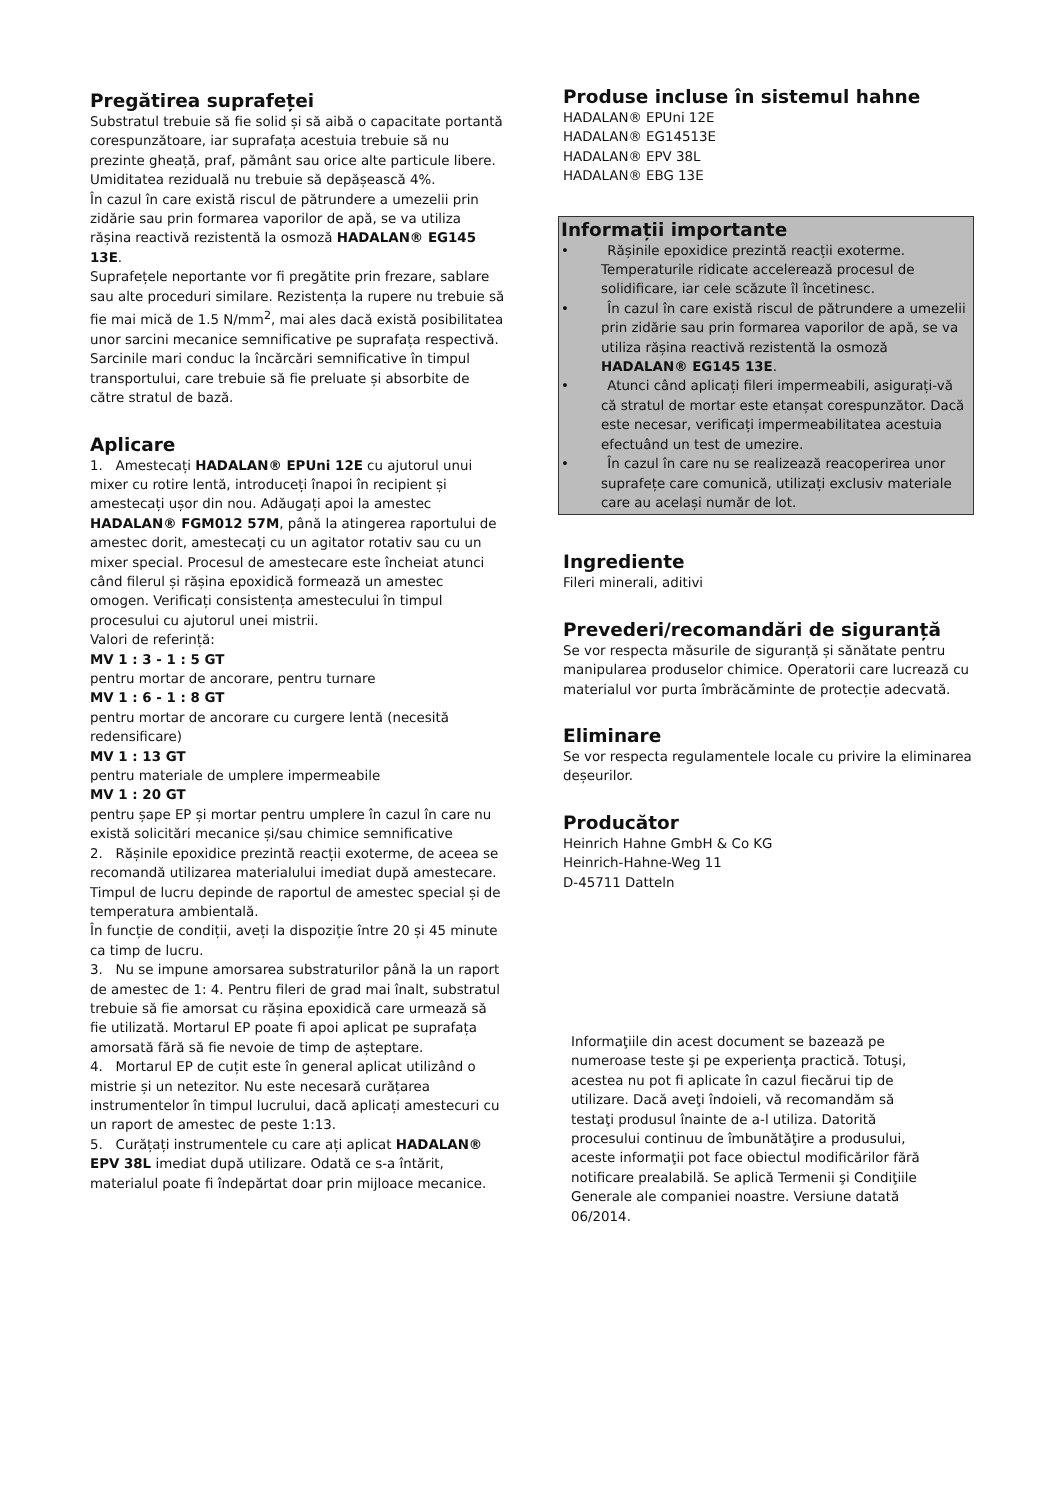Pregătirea suprafeței
Substratul trebuie să fie solid și să aibă o capacitate portantă corespunzătoare, iar suprafața acestuia trebuie să nu prezinte gheață, praf, pământ sau orice alte particule libere. Umiditatea reziduală nu trebuie să depășească 4%.
În cazul în care există riscul de pătrundere a umezelii prin zidărie sau prin formarea vaporilor de apă, se va utiliza rășina reactivă rezistentă la osmoză HADALAN® EG145 13E.
Suprafețele neportante vor fi pregătite prin frezare, sablare sau alte proceduri similare. Rezistența la rupere nu trebuie să fie mai mică de 1.5 N/mm<sup>2</sup>, mai ales dacă există posibilitatea unor sarcini mecanice semnificative pe suprafața respectivă. Sarcinile mari conduc la încărcări semnificative în timpul transportului, care trebuie să fie preluate și absorbite de către stratul de bază.
Aplicare
1. Amestecați HADALAN® EPUni 12E cu ajutorul unui mixer cu rotire lentă, introduceți înapoi în recipient și amestecați ușor din nou. Adăugați apoi la amestec HADALAN® FGM012 57M, până la atingerea raportului de amestec dorit, amestecați cu un agitator rotativ sau cu un mixer special. Procesul de amestecare este încheiat atunci când filerul și rășina epoxidică formează un amestec omogen. Verificați consistența amestecului în timpul procesului cu ajutorul unei mistrii.
Valori de referință:
MV 1 : 3 - 1 : 5 GT
pentru mortar de ancorare, pentru turnare
MV 1 : 6 - 1 : 8 GT
pentru mortar de ancorare cu curgere lentă (necesită redensificare)
MV 1 : 13 GT
pentru materiale de umplere impermeabile
MV 1 : 20 GT
pentru șape EP și mortar pentru umplere în cazul în care nu există solicitări mecanice și/sau chimice semnificative
2. Rășinile epoxidice prezintă reacții exoterme, de aceea se recomandă utilizarea materialului imediat după amestecare. Timpul de lucru depinde de raportul de amestec special și de temperatura ambientală.
În funcție de condiții, aveți la dispoziție între 20 și 45 minute ca timp de lucru.
3. Nu se impune amorsarea substraturilor până la un raport de amestec de 1: 4. Pentru fileri de grad mai înalt, substratul trebuie să fie amorsat cu rășina epoxidică care urmează să fie utilizată. Mortarul EP poate fi apoi aplicat pe suprafața amorsată fără să fie nevoie de timp de așteptare.
4. Mortarul EP de cuțit este în general aplicat utilizând o mistrie și un netezitor. Nu este necesară curățarea instrumentelor în timpul lucrului, dacă aplicați amestecuri cu un raport de amestec de peste 1:13.
5. Curățați instrumentele cu care ați aplicat HADALAN® EPV 38L imediat după utilizare. Odată ce s-a întărit, materialul poate fi îndepărtat doar prin mijloace mecanice.
Produse incluse în sistemul hahne
HADALAN® EPUni 12E
HADALAN® EG14513E
HADALAN® EPV 38L
HADALAN® EBG 13E
Informații importante
• Rășinile epoxidice prezintă reacții exoterme. Temperaturile ridicate accelerează procesul de solidificare, iar cele scăzute îl încetinesc.
• În cazul în care există riscul de pătrundere a umezelii prin zidărie sau prin formarea vaporilor de apă, se va utiliza rășina reactivă rezistentă la osmoză HADALAN® EG145 13E.
• Atunci când aplicați fileri impermeabili, asigurați-vă că stratul de mortar este etanșat corespunzător. Dacă este necesar, verificați impermeabilitatea acestuia efectuând un test de umezire.
• În cazul în care nu se realizează reacoperirea unor suprafețe care comunică, utilizați exclusiv materiale care au același număr de lot.
Ingrediente
Fileri minerali, aditivi
Prevederi/recomandări de siguranță
Se vor respecta măsurile de siguranță și sănătate pentru manipularea produselor chimice. Operatorii care lucrează cu materialul vor purta îmbrăcăminte de protecție adecvată.
Eliminare
Se vor respecta regulamentele locale cu privire la eliminarea deșeurilor.
Producător
Heinrich Hahne GmbH & Co KG
Heinrich-Hahne-Weg 11
D-45711 Datteln
Informaţiile din acest document se bazează pe numeroase teste şi pe experienţa practică. Totuşi, acestea nu pot fi aplicate în cazul fiecărui tip de utilizare. Dacă aveţi îndoieli, vă recomandăm să testaţi produsul înainte de a-l utiliza. Datorită procesului continuu de îmbunătăţire a produsului, aceste informaţii pot face obiectul modificărilor fără notificare prealabilă. Se aplică Termenii şi Condiţiile Generale ale companiei noastre. Versiune datată 06/2014.